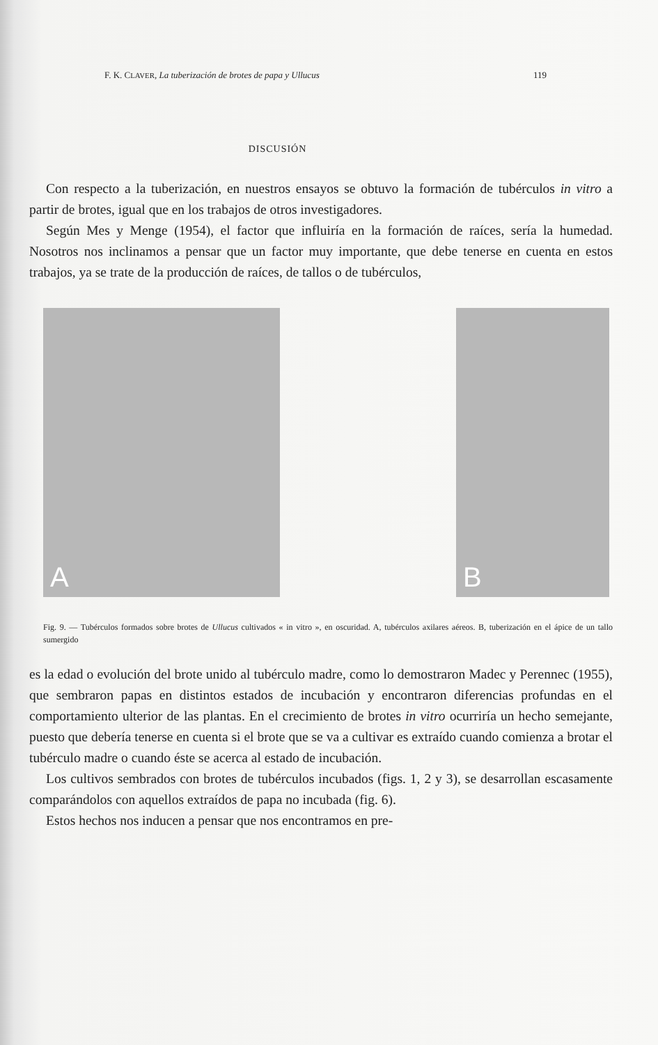F. K. CLAVER, La tuberización de brotes de papa y Ullucus 119
DISCUSIÓN
Con respecto a la tuberización, en nuestros ensayos se obtuvo la formación de tubérculos in vitro a partir de brotes, igual que en los trabajos de otros investigadores.
Según Mes y Menge (1954), el factor que influiría en la formación de raíces, sería la humedad. Nosotros nos inclinamos a pensar que un factor muy importante, que debe tenerse en cuenta en estos trabajos, ya se trate de la producción de raíces, de tallos o de tubérculos,
A
B
Fig. 9. — Tubérculos formados sobre brotes de Ullucus cultivados « in vitro », en oscuridad. A, tubérculos axilares aéreos. B, tuberización en el ápice de un tallo sumergido
es la edad o evolución del brote unido al tubérculo madre, como lo demostraron Madec y Perennec (1955), que sembraron papas en distintos estados de incubación y encontraron diferencias profundas en el comportamiento ulterior de las plantas. En el crecimiento de brotes in vitro ocurriría un hecho semejante, puesto que debería tenerse en cuenta si el brote que se va a cultivar es extraído cuando comienza a brotar el tubérculo madre o cuando éste se acerca al estado de incubación.
Los cultivos sembrados con brotes de tubérculos incubados (figs. 1, 2 y 3), se desarrollan escasamente comparándolos con aquellos extraídos de papa no incubada (fig. 6).
Estos hechos nos inducen a pensar que nos encontramos en pre-